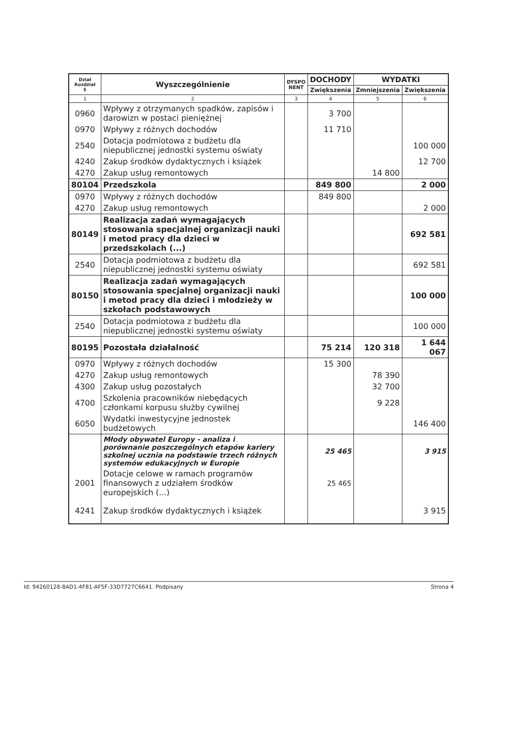| Dział Rozdział § | Wyszczególnienie | DYSPO NENT | DOCHODY | WYDATKI | |
| --- | --- | --- | --- | --- | --- |
| | | | Zwiększenia | Zmniejszenia | Zwiększenia |
| 1 | 2 | 3 | 4 | 5 | 6 |
| 0960 | Wpływy z otrzymanych spadków, zapisów i darowizn w postaci pieniężnej | | 3 700 | | |
| 0970 | Wpływy z różnych dochodów | | 11 710 | | |
| 2540 | Dotacja podmiotowa z budżetu dla niepublicznej jednostki systemu oświaty | | | | 100 000 |
| 4240 | Zakup środków dydaktycznych i książek | | | | 12 700 |
| 4270 | Zakup usług remontowych | | | 14 800 | |
| 80104 | Przedszkola | | 849 800 | | 2 000 |
| 0970 | Wpływy z różnych dochodów | | 849 800 | | |
| 4270 | Zakup usług remontowych | | | | 2 000 |
| 80149 | Realizacja zadań wymagających stosowania specjalnej organizacji nauki i metod pracy dla dzieci w przedszkolach (...) | | | | 692 581 |
| 2540 | Dotacja podmiotowa z budżetu dla niepublicznej jednostki systemu oświaty | | | | 692 581 |
| 80150 | Realizacja zadań wymagających stosowania specjalnej organizacji nauki i metod pracy dla dzieci i młodzieży w szkołach podstawowych | | | | 100 000 |
| 2540 | Dotacja podmiotowa z budżetu dla niepublicznej jednostki systemu oświaty | | | | 100 000 |
| 80195 | Pozostała działalność | | 75 214 | 120 318 | 1 644 067 |
| 0970 | Wpływy z różnych dochodów | | 15 300 | | |
| 4270 | Zakup usług remontowych | | | 78 390 | |
| 4300 | Zakup usług pozostałych | | | 32 700 | |
| 4700 | Szkolenia pracowników niebędących członkami korpusu służby cywilnej | | | 9 228 | |
| 6050 | Wydatki inwestycyjne jednostek budżetowych | | | | 146 400 |
| | Młody obywatel Europy - analiza i porównanie poszczególnych etapów kariery szkolnej ucznia na podstawie trzech różnych systemów edukacyjnych w Europie | | 25 465 | | 3 915 |
| 2001 | Dotacje celowe w ramach programów finansowych z udziałem środków europejskich (...) | | 25 465 | | |
| 4241 | Zakup środków dydaktycznych i książek | | | | 3 915 |
Id: 94260128-8AD1-4F81-AF5F-33D7727C6641. Podpisany Strona 4